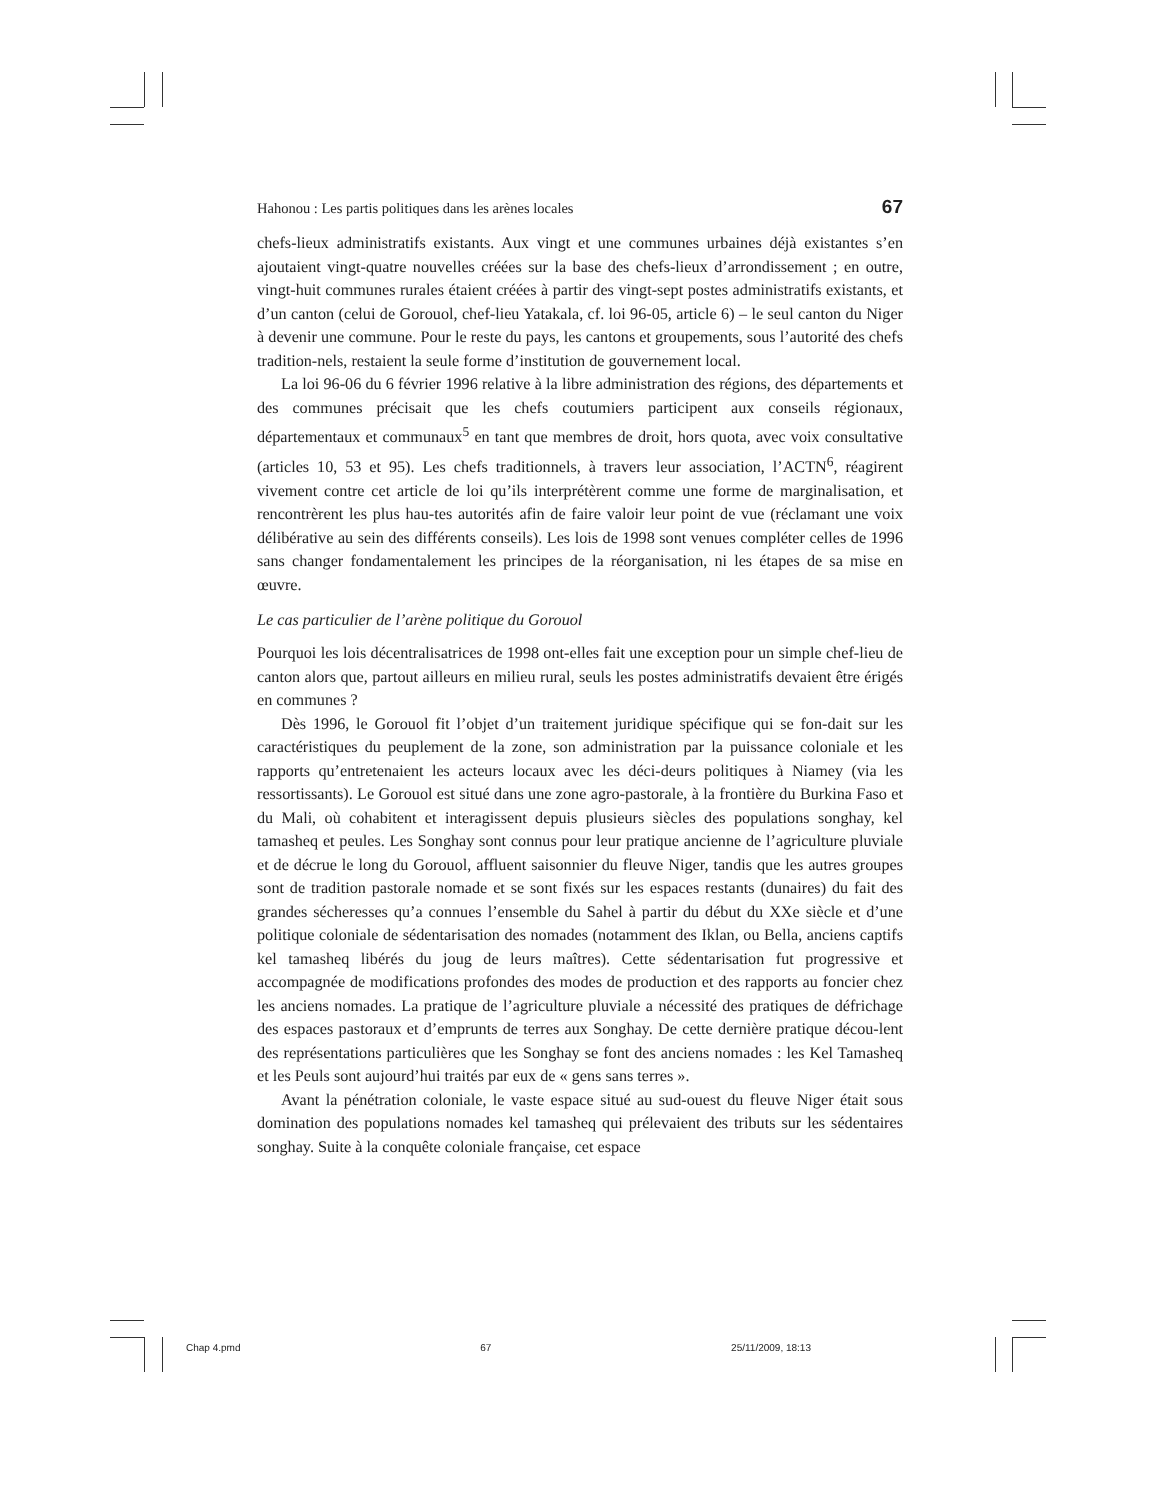Hahonou : Les partis politiques dans les arènes locales 67
chefs-lieux administratifs existants. Aux vingt et une communes urbaines déjà existantes s’en ajoutaient vingt-quatre nouvelles créées sur la base des chefs-lieux d’arrondissement ; en outre, vingt-huit communes rurales étaient créées à partir des vingt-sept postes administratifs existants, et d’un canton (celui de Gorouol, chef-lieu Yatakala, cf. loi 96-05, article 6) – le seul canton du Niger à devenir une commune. Pour le reste du pays, les cantons et groupements, sous l’autorité des chefs tradition-nels, restaient la seule forme d’institution de gouvernement local.
La loi 96-06 du 6 février 1996 relative à la libre administration des régions, des départements et des communes précisait que les chefs coutumiers participent aux conseils régionaux, départementaux et communaux<sup>5</sup> en tant que membres de droit, hors quota, avec voix consultative (articles 10, 53 et 95). Les chefs traditionnels, à travers leur association, l’ACTN<sup>6</sup>, réagirent vivement contre cet article de loi qu’ils interprétèrent comme une forme de marginalisation, et rencontrèrent les plus hau-tes autorités afin de faire valoir leur point de vue (réclamant une voix délibérative au sein des différents conseils). Les lois de 1998 sont venues compléter celles de 1996 sans changer fondamentalement les principes de la réorganisation, ni les étapes de sa mise en œuvre.
Le cas particulier de l’arène politique du Gorouol
Pourquoi les lois décentralisatrices de 1998 ont-elles fait une exception pour un simple chef-lieu de canton alors que, partout ailleurs en milieu rural, seuls les postes administratifs devaient être érigés en communes ?
Dès 1996, le Gorouol fit l’objet d’un traitement juridique spécifique qui se fon-dait sur les caractéristiques du peuplement de la zone, son administration par la puissance coloniale et les rapports qu’entretenaient les acteurs locaux avec les déci-deurs politiques à Niamey (via les ressortissants). Le Gorouol est situé dans une zone agro-pastorale, à la frontière du Burkina Faso et du Mali, où cohabitent et interagissent depuis plusieurs siècles des populations songhay, kel tamasheq et peules. Les Songhay sont connus pour leur pratique ancienne de l’agriculture pluviale et de décrue le long du Gorouol, affluent saisonnier du fleuve Niger, tandis que les autres groupes sont de tradition pastorale nomade et se sont fixés sur les espaces restants (dunaires) du fait des grandes sécheresses qu’a connues l’ensemble du Sahel à partir du début du XXe siècle et d’une politique coloniale de sédentarisation des nomades (notamment des Iklan, ou Bella, anciens captifs kel tamasheq libérés du joug de leurs maîtres). Cette sédentarisation fut progressive et accompagnée de modifications profondes des modes de production et des rapports au foncier chez les anciens nomades. La pratique de l’agriculture pluviale a nécessité des pratiques de défrichage des espaces pastoraux et d’emprunts de terres aux Songhay. De cette dernière pratique décou-lent des représentations particulières que les Songhay se font des anciens nomades : les Kel Tamasheq et les Peuls sont aujourd’hui traités par eux de « gens sans terres ».
Avant la pénétration coloniale, le vaste espace situé au sud-ouest du fleuve Niger était sous domination des populations nomades kel tamasheq qui prélevaient des tributs sur les sédentaires songhay. Suite à la conquête coloniale française, cet espace
Chap 4.pmd 67 25/11/2009, 18:13